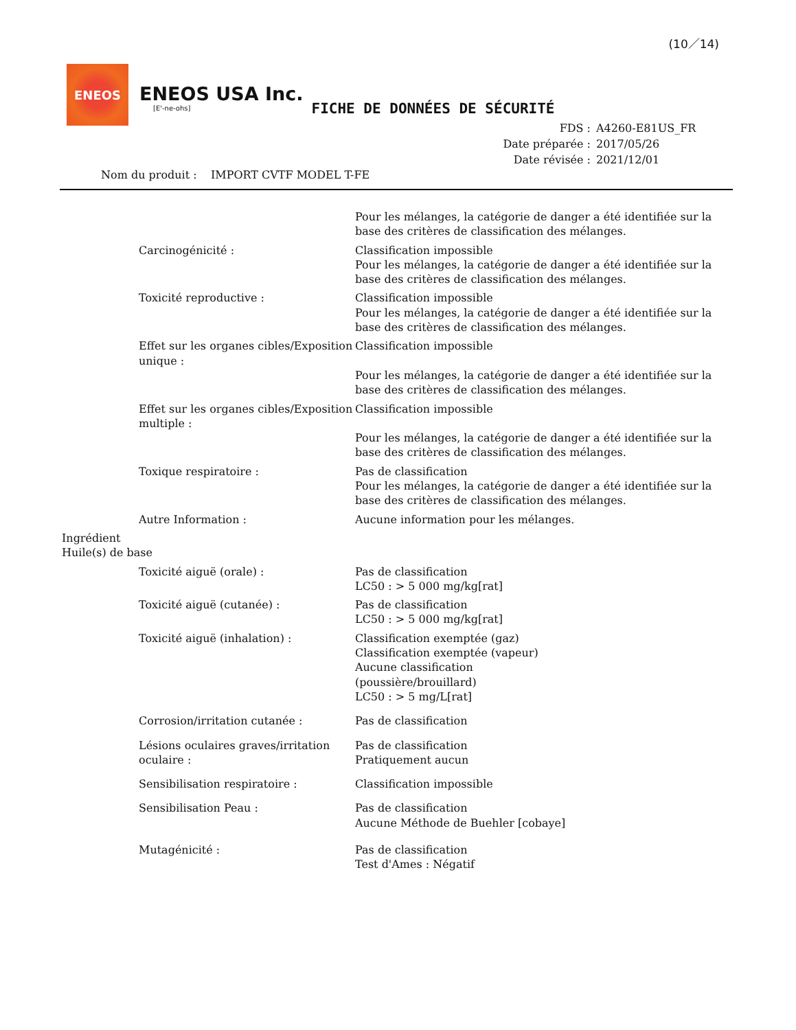(10／14)
ENEOS
ENEOS USA Inc.
[E'-ne-ohs]
FICHE DE DONNÉES DE SÉCURITÉ
FDS : A4260-E81US_FR
Date préparée : 2017/05/26
Date révisée : 2021/12/01
Nom du produit : IMPORT CVTF MODEL T-FE
Pour les mélanges, la catégorie de danger a été identifiée sur la base des critères de classification des mélanges.
Carcinogénicité : Classification impossible
Pour les mélanges, la catégorie de danger a été identifiée sur la base des critères de classification des mélanges.
Toxicité reproductive : Classification impossible
Pour les mélanges, la catégorie de danger a été identifiée sur la base des critères de classification des mélanges.
Effet sur les organes cibles/Exposition unique :
Classification impossible
Pour les mélanges, la catégorie de danger a été identifiée sur la base des critères de classification des mélanges.
Effet sur les organes cibles/Exposition multiple :
Classification impossible
Pour les mélanges, la catégorie de danger a été identifiée sur la base des critères de classification des mélanges.
Toxique respiratoire : Pas de classification
Pour les mélanges, la catégorie de danger a été identifiée sur la base des critères de classification des mélanges.
Autre Information : Aucune information pour les mélanges.
Ingrédient
Huile(s) de base
Toxicité aiguë (orale) : Pas de classification
LC50 : > 5 000 mg/kg[rat]
Toxicité aiguë (cutanée) : Pas de classification
LC50 : > 5 000 mg/kg[rat]
Toxicité aiguë (inhalation) : Classification exemptée (gaz)
Classification exemptée (vapeur)
Aucune classification
(poussière/brouillard)
LC50 : > 5 mg/L[rat]
Corrosion/irritation cutanée : Pas de classification
Lésions oculaires graves/irritation oculaire :
Pas de classification
Pratiquement aucun
Sensibilisation respiratoire : Classification impossible
Sensibilisation Peau : Pas de classification
Aucune Méthode de Buehler [cobaye]
Mutagénicité : Pas de classification
Test d'Ames : Négatif